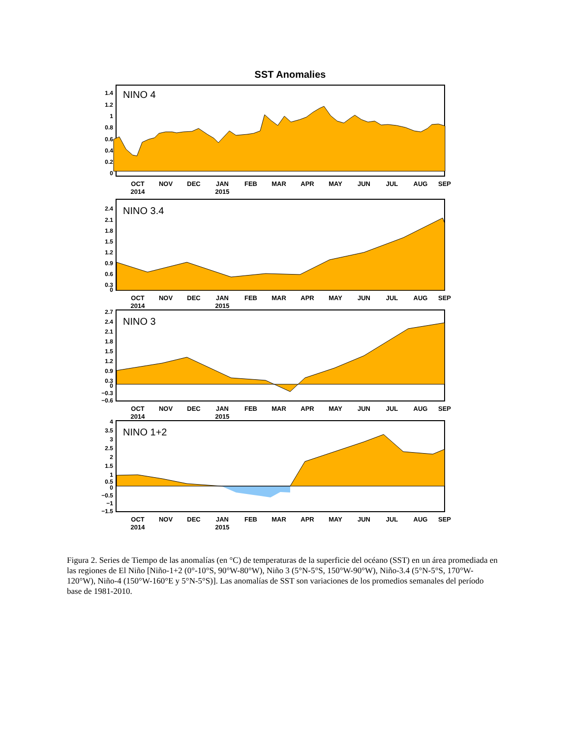SST Anomalies
NINO 4
1.4
1.2
1
0.8
0.6
0.4
0.2
0
OCT
NOV
DEC
JAN
FEB
MAR
APR
MAY
JUN
JUL
AUG
SEP
2014
2015
NINO 3.4
2.4
2.1
1.8
1.5
1.2
0.9
0.6
0.3
0
OCT
NOV
DEC
JAN
FEB
MAR
APR
MAY
JUN
JUL
AUG
SEP
2014
2015
NINO 3
2.7
2.4
2.1
1.8
1.5
1.2
0.9
0.3
0
−0.3
−0.6
OCT
NOV
DEC
JAN
FEB
MAR
APR
MAY
JUN
JUL
AUG
SEP
2014
2015
NINO 1+2
4
3.5
3
2.5
2
1.5
1
0.5
0
−0.5
−1
−1.5
OCT
NOV
DEC
JAN
FEB
MAR
APR
MAY
JUN
JUL
AUG
SEP
2014
2015
Figura 2. Series de Tiempo de las anomalías (en °C) de temperaturas de la superficie del océano (SST) en un área promediada en las regiones de El Niño [Niño-1+2 (0°-10°S, 90°W-80°W), Niño 3 (5°N-5°S, 150°W-90°W), Niño-3.4 (5°N-5°S, 170°W-120°W), Niño-4 (150°W-160°E y 5°N-5°S)]. Las anomalías de SST son variaciones de los promedios semanales del período base de 1981-2010.